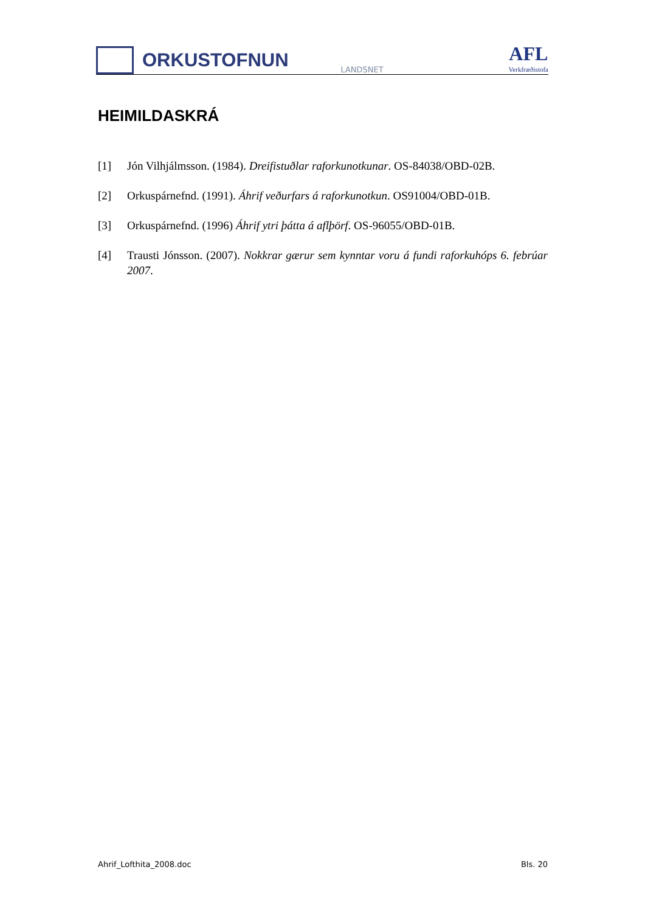ORKUSTOFNUN
LANDSNET
AFL
Verkfræðistofa
HEIMILDASKRÁ
[1] Jón Vilhjálmsson. (1984). Dreifistuðlar raforkunotkunar. OS-84038/OBD-02B.
[2] Orkuspárnefnd. (1991). Áhrif veðurfars á raforkunotkun. OS91004/OBD-01B.
[3] Orkuspárnefnd. (1996) Áhrif ytri þátta á aflþörf. OS-96055/OBD-01B.
[4] Trausti Jónsson. (2007). Nokkrar gærur sem kynntar voru á fundi raforkuhóps 6. febrúar 2007.
Ahrif_Lofthita_2008.doc Bls. 20